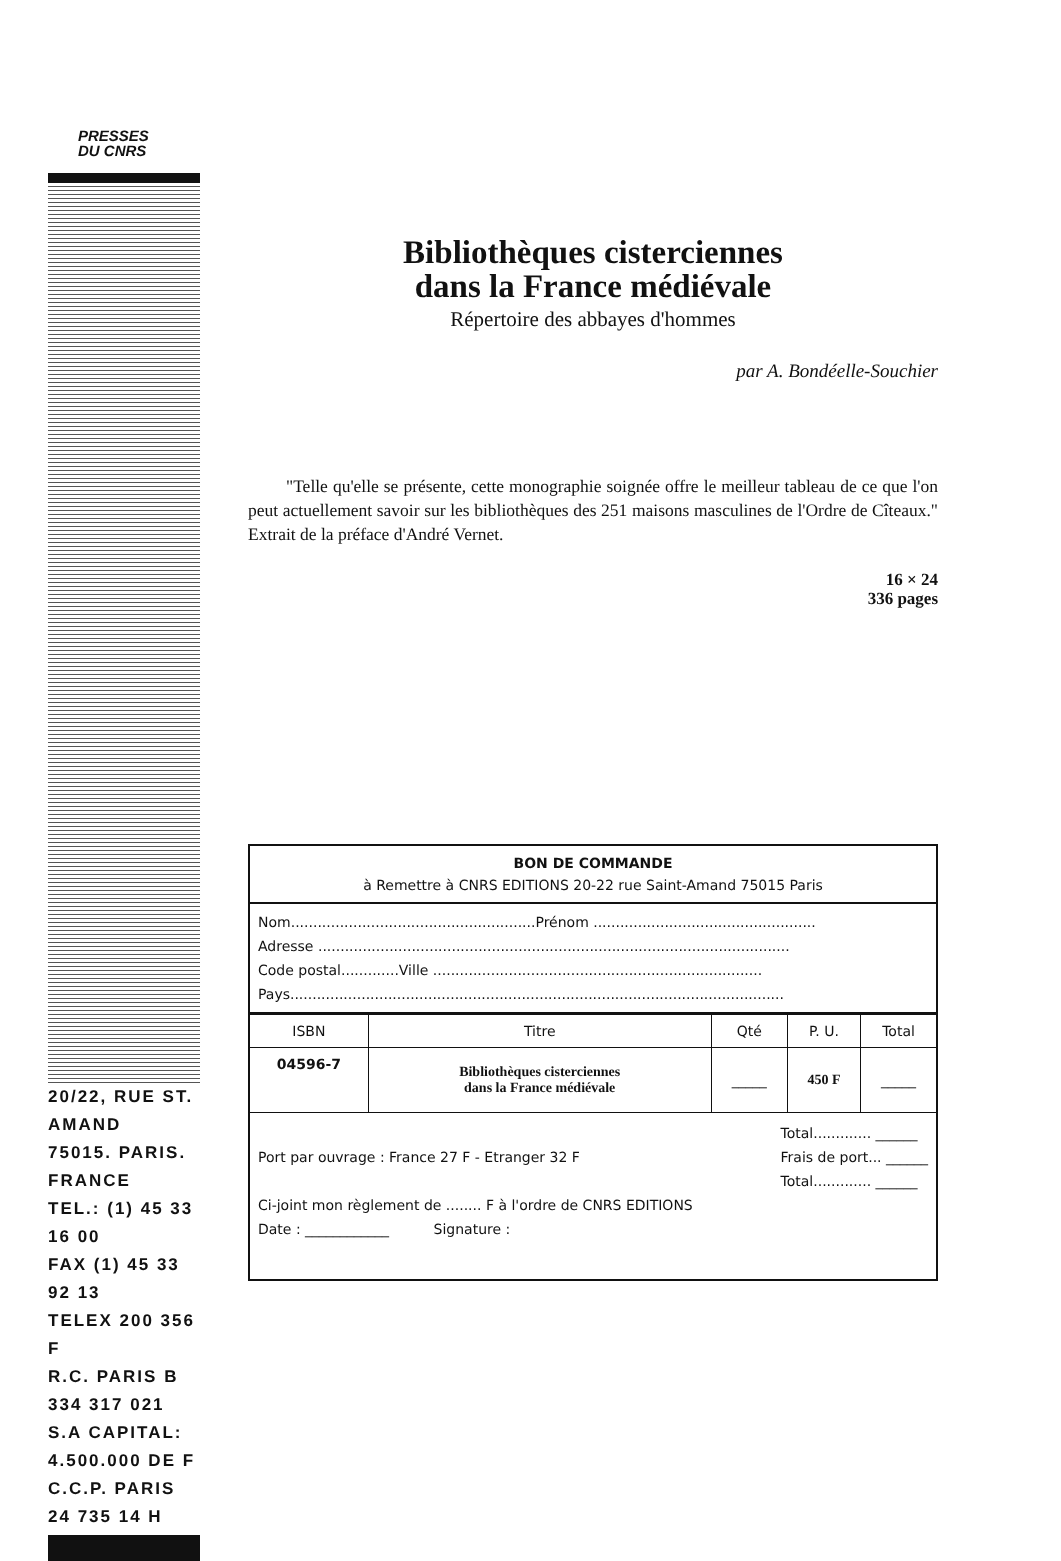PRESSES
DU CNRS
20/22, RUE ST. AMAND
75015. PARIS. FRANCE
TEL.: (1) 45 33 16 00
FAX (1) 45 33 92 13
TELEX 200 356 F
R.C. PARIS B 334 317 021
S.A CAPITAL: 4.500.000 DE F
C.C.P. PARIS 24 735 14 H
Bibliothèques cisterciennes
dans la France médiévale
Répertoire des abbayes d'hommes
par A. Bondéelle-Souchier
"Telle qu'elle se présente, cette monographie soignée offre le meilleur tableau de ce que l'on peut actuellement savoir sur les bibliothèques des 251 maisons masculines de l'Ordre de Cîteaux." Extrait de la préface d'André Vernet.
16 × 24
336 pages
BON DE COMMANDE
à Remettre à CNRS EDITIONS 20-22 rue Saint-Amand 75015 Paris
Nom.......................................................Prénom ..................................................
Adresse ..........................................................................................................
Code postal.............Ville ..........................................................................
Pays...............................................................................................................
| ISBN | Titre | Qté | P. U. | Total |
| --- | --- | --- | --- | --- |
| 04596-7 | Bibliothèques cisterciennes dans la France médiévale | _____ | 450 F | _____ |
Port par ouvrage : France 27 F - Etranger 32 F
Total............. ______
Frais de port... ______
Total............. ______
Ci-joint mon règlement de ........ F à l'ordre de CNRS EDITIONS
Date : ____________ Signature :